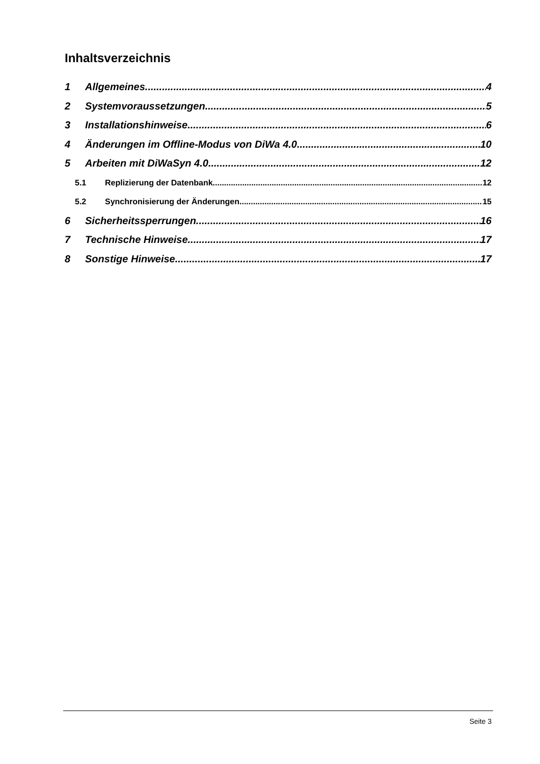Inhaltsverzeichnis
1 Allgemeines 4
2 Systemvoraussetzungen 5
3 Installationshinweise 6
4 Änderungen im Offline-Modus von DiWa 4.0 10
5 Arbeiten mit DiWaSyn 4.0 12
5.1 Replizierung der Datenbank 12
5.2 Synchronisierung der Änderungen 15
6 Sicherheitssperrungen 16
7 Technische Hinweise 17
8 Sonstige Hinweise 17
Seite 3